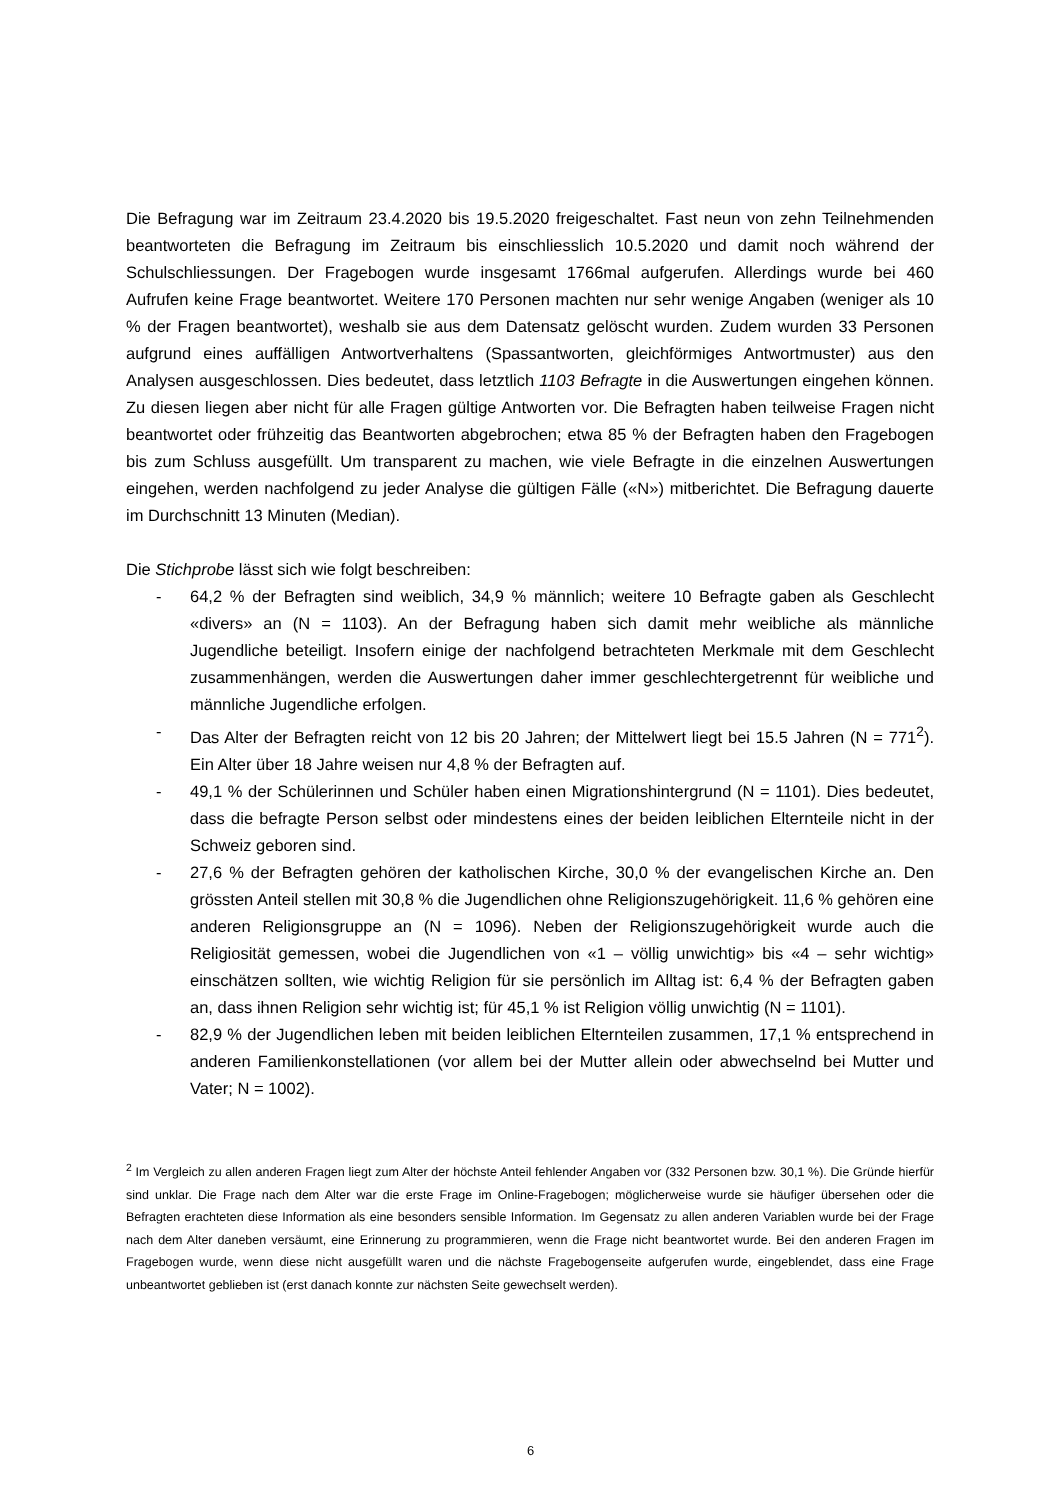Die Befragung war im Zeitraum 23.4.2020 bis 19.5.2020 freigeschaltet. Fast neun von zehn Teilnehmenden beantworteten die Befragung im Zeitraum bis einschliesslich 10.5.2020 und damit noch während der Schulschliessungen. Der Fragebogen wurde insgesamt 1766mal aufgerufen. Allerdings wurde bei 460 Aufrufen keine Frage beantwortet. Weitere 170 Personen machten nur sehr wenige Angaben (weniger als 10 % der Fragen beantwortet), weshalb sie aus dem Datensatz gelöscht wurden. Zudem wurden 33 Personen aufgrund eines auffälligen Antwortverhaltens (Spassantworten, gleichförmiges Antwortmuster) aus den Analysen ausgeschlossen. Dies bedeutet, dass letztlich 1103 Befragte in die Auswertungen eingehen können. Zu diesen liegen aber nicht für alle Fragen gültige Antworten vor. Die Befragten haben teilweise Fragen nicht beantwortet oder frühzeitig das Beantworten abgebrochen; etwa 85 % der Befragten haben den Fragebogen bis zum Schluss ausgefüllt. Um transparent zu machen, wie viele Befragte in die einzelnen Auswertungen eingehen, werden nachfolgend zu jeder Analyse die gültigen Fälle («N») mitberichtet. Die Befragung dauerte im Durchschnitt 13 Minuten (Median).
Die Stichprobe lässt sich wie folgt beschreiben:
- 64,2 % der Befragten sind weiblich, 34,9 % männlich; weitere 10 Befragte gaben als Geschlecht «divers» an (N = 1103). An der Befragung haben sich damit mehr weibliche als männliche Jugendliche beteiligt. Insofern einige der nachfolgend betrachteten Merkmale mit dem Geschlecht zusammenhängen, werden die Auswertungen daher immer geschlechtergetrennt für weibliche und männliche Jugendliche erfolgen.
- Das Alter der Befragten reicht von 12 bis 20 Jahren; der Mittelwert liegt bei 15.5 Jahren (N = 771<sup>2</sup>). Ein Alter über 18 Jahre weisen nur 4,8 % der Befragten auf.
- 49,1 % der Schülerinnen und Schüler haben einen Migrationshintergrund (N = 1101). Dies bedeutet, dass die befragte Person selbst oder mindestens eines der beiden leiblichen Elternteile nicht in der Schweiz geboren sind.
- 27,6 % der Befragten gehören der katholischen Kirche, 30,0 % der evangelischen Kirche an. Den grössten Anteil stellen mit 30,8 % die Jugendlichen ohne Religionszugehörigkeit. 11,6 % gehören eine anderen Religionsgruppe an (N = 1096). Neben der Religionszugehörigkeit wurde auch die Religiosität gemessen, wobei die Jugendlichen von «1 – völlig unwichtig» bis «4 – sehr wichtig» einschätzen sollten, wie wichtig Religion für sie persönlich im Alltag ist: 6,4 % der Befragten gaben an, dass ihnen Religion sehr wichtig ist; für 45,1 % ist Religion völlig unwichtig (N = 1101).
- 82,9 % der Jugendlichen leben mit beiden leiblichen Elternteilen zusammen, 17,1 % entsprechend in anderen Familienkonstellationen (vor allem bei der Mutter allein oder abwechselnd bei Mutter und Vater; N = 1002).
<sup>2</sup> Im Vergleich zu allen anderen Fragen liegt zum Alter der höchste Anteil fehlender Angaben vor (332 Personen bzw. 30,1 %). Die Gründe hierfür sind unklar. Die Frage nach dem Alter war die erste Frage im Online-Fragebogen; möglicherweise wurde sie häufiger übersehen oder die Befragten erachteten diese Information als eine besonders sensible Information. Im Gegensatz zu allen anderen Variablen wurde bei der Frage nach dem Alter daneben versäumt, eine Erinnerung zu programmieren, wenn die Frage nicht beantwortet wurde. Bei den anderen Fragen im Fragebogen wurde, wenn diese nicht ausgefüllt waren und die nächste Fragebogenseite aufgerufen wurde, eingeblendet, dass eine Frage unbeantwortet geblieben ist (erst danach konnte zur nächsten Seite gewechselt werden).
6